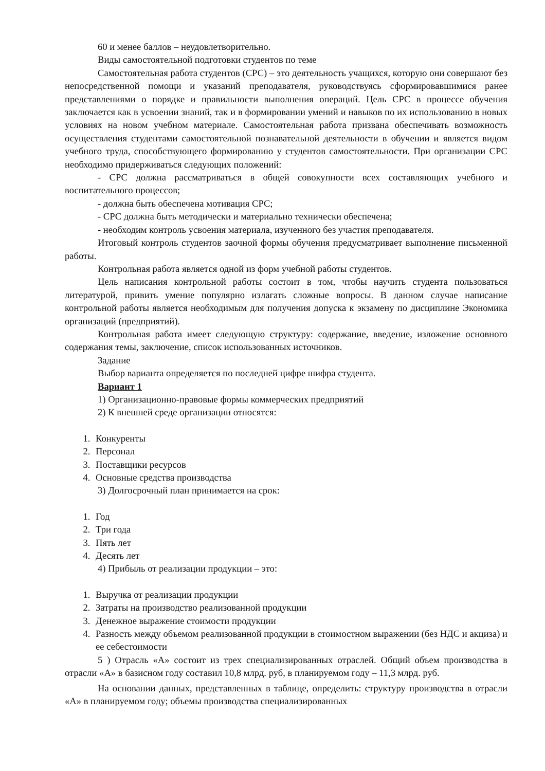60 и менее баллов – неудовлетворительно.
Виды самостоятельной подготовки студентов по теме
Самостоятельная работа студентов (СРС) – это деятельность учащихся, которую они совершают без непосредственной помощи и указаний преподавателя, руководствуясь сформировавшимися ранее представлениями о порядке и правильности выполнения операций. Цель СРС в процессе обучения заключается как в усвоении знаний, так и в формировании умений и навыков по их использованию в новых условиях на новом учебном материале. Самостоятельная работа призвана обеспечивать возможность осуществления студентами самостоятельной познавательной деятельности в обучении и является видом учебного труда, способствующего формированию у студентов самостоятельности. При организации СРС необходимо придерживаться следующих положений:
- СРС должна рассматриваться в общей совокупности всех составляющих учебного и воспитательного процессов;
- должна быть обеспечена мотивация СРС;
- СРС должна быть методически и материально технически обеспечена;
- необходим контроль усвоения материала, изученного без участия преподавателя.
Итоговый контроль студентов заочной формы обучения предусматривает выполнение письменной работы.
Контрольная работа является одной из форм учебной работы студентов.
Цель написания контрольной работы состоит в том, чтобы научить студента пользоваться литературой, привить умение популярно излагать сложные вопросы. В данном случае написание контрольной работы является необходимым для получения допуска к экзамену по дисциплине Экономика организаций (предприятий).
Контрольная работа имеет следующую структуру: содержание, введение, изложение основного содержания темы, заключение, список использованных источников.
Задание
Выбор варианта определяется по последней цифре шифра студента.
Вариант 1
1) Организационно-правовые формы коммерческих предприятий
2) К внешней среде организации относятся:
1. Конкуренты
2. Персонал
3. Поставщики ресурсов
4. Основные средства производства
3) Долгосрочный план принимается на срок:
1. Год
2. Три года
3. Пять лет
4. Десять лет
4) Прибыль от реализации продукции – это:
1. Выручка от реализации продукции
2. Затраты на производство реализованной продукции
3. Денежное выражение стоимости продукции
4. Разность между объемом реализованной продукции в стоимостном выражении (без НДС и акциза) и ее себестоимости
5 ) Отрасль «А» состоит из трех специализированных отраслей. Общий объем производства в отрасли «А» в базисном году составил 10,8 млрд. руб, в планируемом году – 11,3 млрд. руб.
На основании данных, представленных в таблице, определить: структуру производства в отрасли «А» в планируемом году; объемы производства специализированных